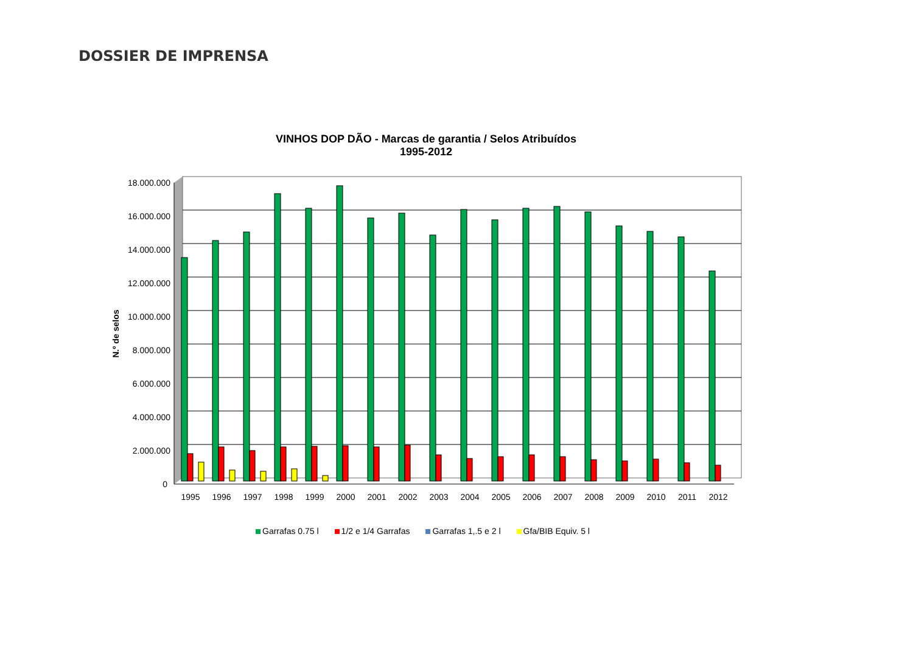DOSSIER DE IMPRENSA
VINHOS DOP DÃO - Marcas de garantia / Selos Atribuídos
1995-2012
N.º de selos
18.000.000
16.000.000
14.000.000
12.000.000
10.000.000
8.000.000
6.000.000
4.000.000
2.000.000
0
1995
1996
1997
1998
1999
2000
2001
2002
2003
2004
2005
2006
2007
2008
2009
2010
2011
2012
Garrafas 0.75 l 1/2 e 1/4 Garrafas Garrafas 1,.5 e 2 l Gfa/BIB Equiv. 5 l